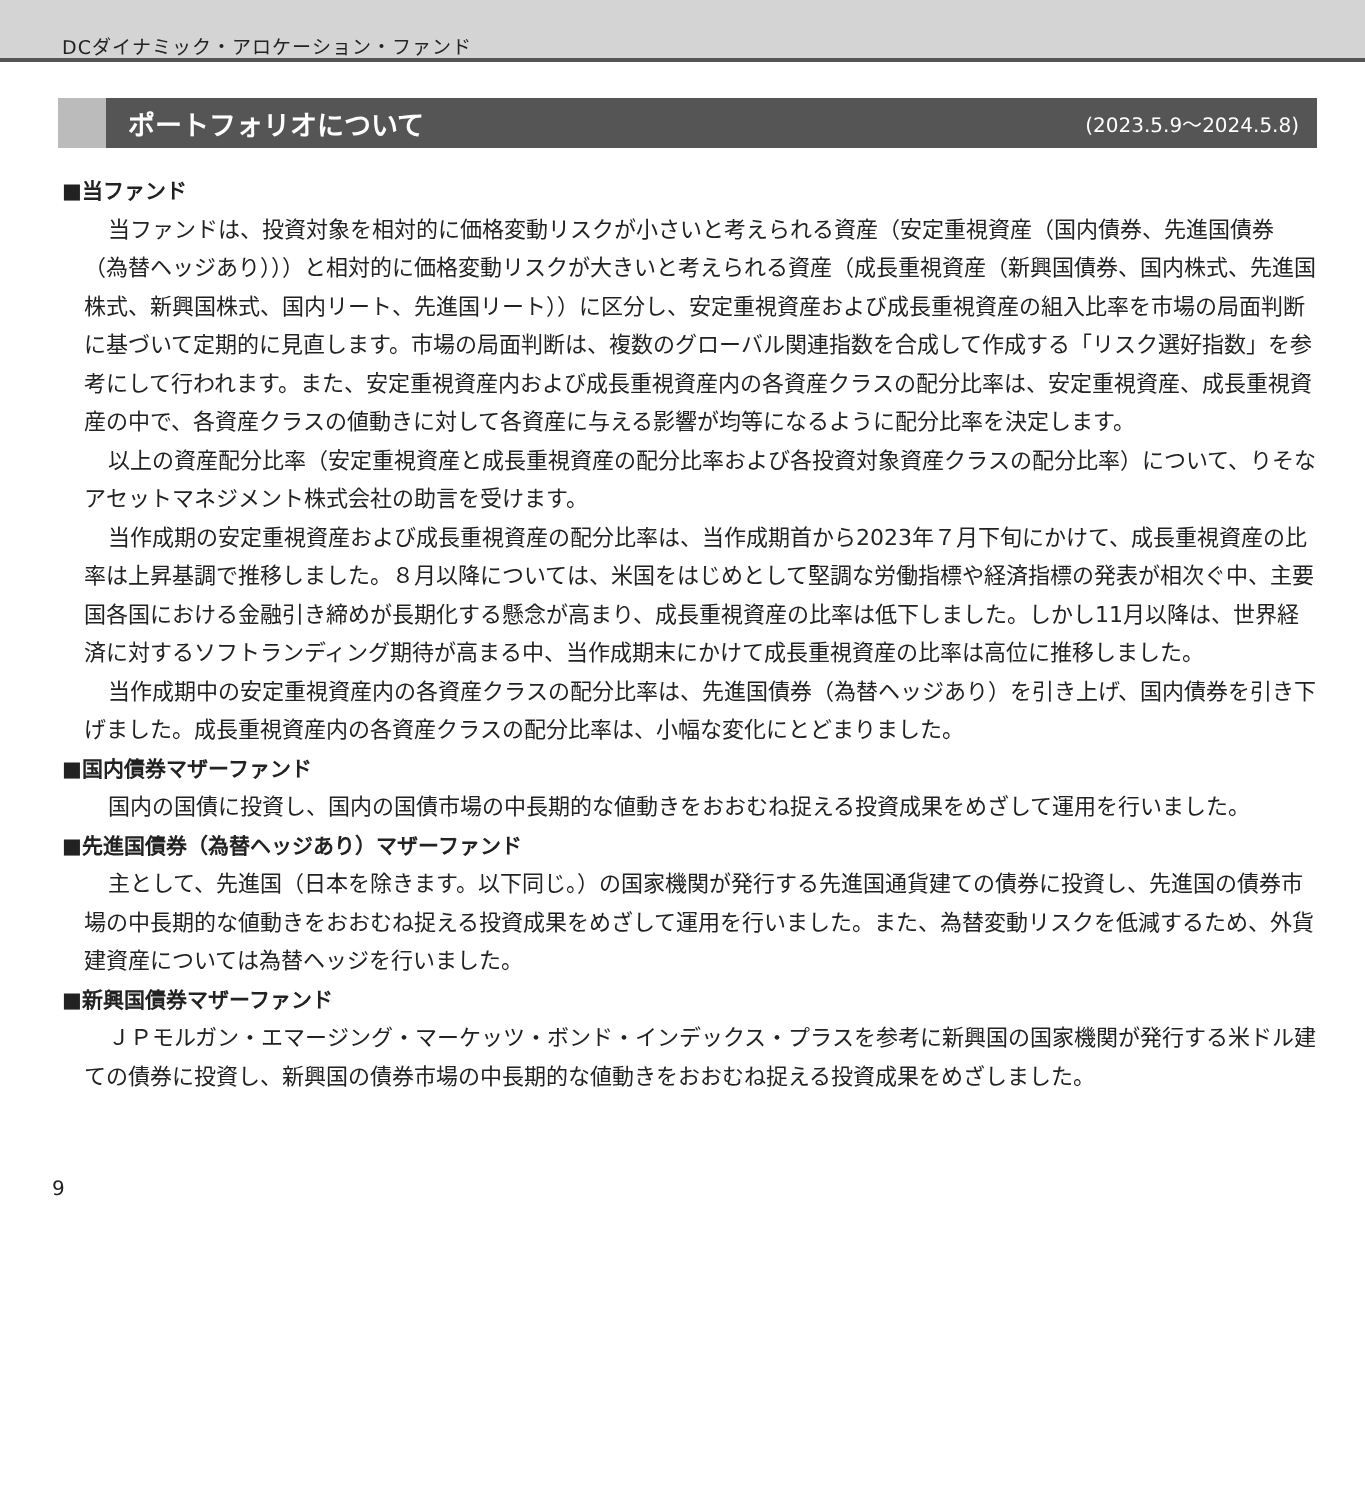DCダイナミック・アロケーション・ファンド
ポートフォリオについて
(2023.5.9～2024.5.8)
■当ファンド
当ファンドは、投資対象を相対的に価格変動リスクが小さいと考えられる資産（安定重視資産（国内債券、先進国債券（為替ヘッジあり）））と相対的に価格変動リスクが大きいと考えられる資産（成長重視資産（新興国債券、国内株式、先進国株式、新興国株式、国内リート、先進国リート））に区分し、安定重視資産および成長重視資産の組入比率を市場の局面判断に基づいて定期的に見直します。市場の局面判断は、複数のグローバル関連指数を合成して作成する「リスク選好指数」を参考にして行われます。また、安定重視資産内および成長重視資産内の各資産クラスの配分比率は、安定重視資産、成長重視資産の中で、各資産クラスの値動きに対して各資産に与える影響が均等になるように配分比率を決定します。
以上の資産配分比率（安定重視資産と成長重視資産の配分比率および各投資対象資産クラスの配分比率）について、りそなアセットマネジメント株式会社の助言を受けます。
当作成期の安定重視資産および成長重視資産の配分比率は、当作成期首から2023年７月下旬にかけて、成長重視資産の比率は上昇基調で推移しました。８月以降については、米国をはじめとして堅調な労働指標や経済指標の発表が相次ぐ中、主要国各国における金融引き締めが長期化する懸念が高まり、成長重視資産の比率は低下しました。しかし11月以降は、世界経済に対するソフトランディング期待が高まる中、当作成期末にかけて成長重視資産の比率は高位に推移しました。
当作成期中の安定重視資産内の各資産クラスの配分比率は、先進国債券（為替ヘッジあり）を引き上げ、国内債券を引き下げました。成長重視資産内の各資産クラスの配分比率は、小幅な変化にとどまりました。
■国内債券マザーファンド
国内の国債に投資し、国内の国債市場の中長期的な値動きをおおむね捉える投資成果をめざして運用を行いました。
■先進国債券（為替ヘッジあり）マザーファンド
主として、先進国（日本を除きます。以下同じ。）の国家機関が発行する先進国通貨建ての債券に投資し、先進国の債券市場の中長期的な値動きをおおむね捉える投資成果をめざして運用を行いました。また、為替変動リスクを低減するため、外貨建資産については為替ヘッジを行いました。
■新興国債券マザーファンド
ＪＰモルガン・エマージング・マーケッツ・ボンド・インデックス・プラスを参考に新興国の国家機関が発行する米ドル建ての債券に投資し、新興国の債券市場の中長期的な値動きをおおむね捉える投資成果をめざしました。
9